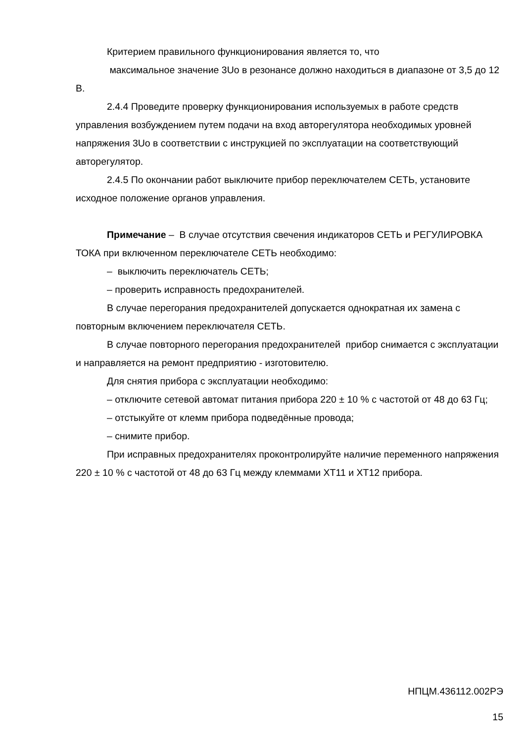Критерием правильного функционирования является то, что
максимальное значение 3Uo в резонансе должно находиться в диапазоне от 3,5 до 12 В.
2.4.4 Проведите проверку функционирования используемых в работе средств управления возбуждением путем подачи на вход авторегулятора необходимых уровней напряжения 3Uo в соответствии с инструкцией по эксплуатации на соответствующий авторегулятор.
2.4.5 По окончании работ выключите прибор переключателем СЕТЬ, установите исходное положение органов управления.
Примечание – В случае отсутствия свечения индикаторов СЕТЬ и РЕГУЛИРОВКА ТОКА при включенном переключателе СЕТЬ необходимо:
– выключить переключатель СЕТЬ;
– проверить исправность предохранителей.
В случае перегорания предохранителей допускается однократная их замена с повторным включением переключателя СЕТЬ.
В случае повторного перегорания предохранителей прибор снимается с эксплуатации и направляется на ремонт предприятию - изготовителю.
Для снятия прибора с эксплуатации необходимо:
– отключите сетевой автомат питания прибора 220 ± 10 % с частотой от 48 до 63 Гц;
– отстыкуйте от клемм прибора подведённые провода;
– снимите прибор.
При исправных предохранителях проконтролируйте наличие переменного напряжения 220 ± 10 % с частотой от 48 до 63 Гц между клеммами XT11 и XT12 прибора.
НПЦМ.436112.002РЭ
15